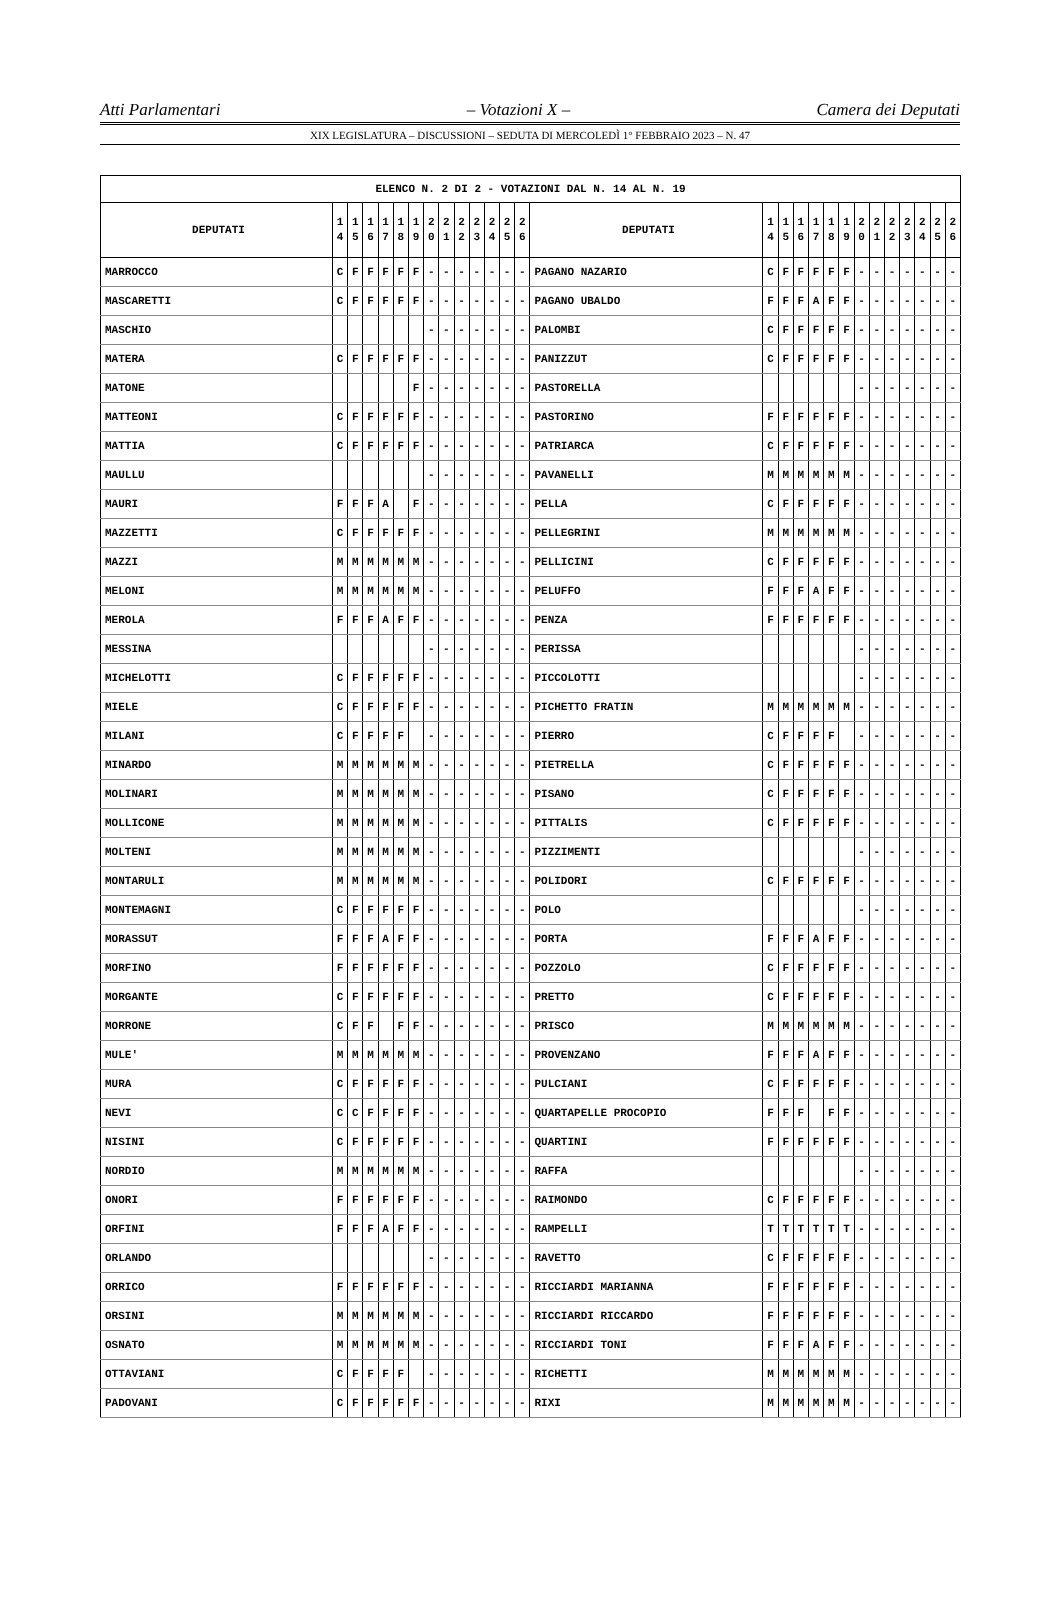Atti Parlamentari – Votazioni X – Camera dei Deputati
XIX LEGISLATURA – DISCUSSIONI – SEDUTA DI MERCOLEDÌ 1° FEBBRAIO 2023 – N. 47
| ELENCO N. 2 DI 2 - VOTAZIONI DAL N. 14 AL N. 19 | | | | | | | | | | | | | | | | | | | | | | | | | | | |
| --- | --- | --- | --- | --- | --- | --- | --- | --- | --- | --- | --- | --- | --- | --- | --- | --- | --- | --- | --- | --- | --- | --- | --- | --- | --- | --- | --- |
| DEPUTATI | 1 4 | 1 5 | 1 6 | 1 7 | 1 8 | 1 9 | 2 0 | 2 1 | 2 2 | 2 3 | 2 4 | 2 5 | 2 6 | DEPUTATI | 1 4 | 1 5 | 1 6 | 1 7 | 1 8 | 1 9 | 2 0 | 2 1 | 2 2 | 2 3 | 2 4 | 2 5 | 2 6 |
| MARROCCO | C | F | F | F | F | F | - | - | - | - | - | - | - | PAGANO NAZARIO | C | F | F | F | F | F | - | - | - | - | - | - | - |
| MASCARETTI | C | F | F | F | F | F | - | - | - | - | - | - | - | PAGANO UBALDO | F | F | F | A | F | F | - | - | - | - | - | - | - |
| MASCHIO | | | | | | | - | - | - | - | - | - | - | PALOMBI | C | F | F | F | F | F | - | - | - | - | - | - | - |
| MATERA | C | F | F | F | F | F | - | - | - | - | - | - | - | PANIZZUT | C | F | F | F | F | F | - | - | - | - | - | - | - |
| MATONE | | | | | | F | - | - | - | - | - | - | - | PASTORELLA | | | | | | | - | - | - | - | - | - | - |
| MATTEONI | C | F | F | F | F | F | - | - | - | - | - | - | - | PASTORINO | F | F | F | F | F | F | - | - | - | - | - | - | - |
| MATTIA | C | F | F | F | F | F | - | - | - | - | - | - | - | PATRIARCA | C | F | F | F | F | F | - | - | - | - | - | - | - |
| MAULLU | | | | | | | - | - | - | - | - | - | - | PAVANELLI | M | M | M | M | M | M | - | - | - | - | - | - | - |
| MAURI | F | F | F | A | | F | - | - | - | - | - | - | - | PELLA | C | F | F | F | F | F | - | - | - | - | - | - | - |
| MAZZETTI | C | F | F | F | F | F | - | - | - | - | - | - | - | PELLEGRINI | M | M | M | M | M | M | - | - | - | - | - | - | - |
| MAZZI | M | M | M | M | M | M | - | - | - | - | - | - | - | PELLICINI | C | F | F | F | F | F | - | - | - | - | - | - | - |
| MELONI | M | M | M | M | M | M | - | - | - | - | - | - | - | PELUFFO | F | F | F | A | F | F | - | - | - | - | - | - | - |
| MEROLA | F | F | F | A | F | F | - | - | - | - | - | - | - | PENZA | F | F | F | F | F | F | - | - | - | - | - | - | - |
| MESSINA | | | | | | | - | - | - | - | - | - | - | PERISSA | | | | | | | - | - | - | - | - | - | - |
| MICHELOTTI | C | F | F | F | F | F | - | - | - | - | - | - | - | PICCOLOTTI | | | | | | | - | - | - | - | - | - | - |
| MIELE | C | F | F | F | F | F | - | - | - | - | - | - | - | PICHETTO FRATIN | M | M | M | M | M | M | - | - | - | - | - | - | - |
| MILANI | C | F | F | F | F | | - | - | - | - | - | - | - | PIERRO | C | F | F | F | F | | - | - | - | - | - | - | - |
| MINARDO | M | M | M | M | M | M | - | - | - | - | - | - | - | PIETRELLA | C | F | F | F | F | F | - | - | - | - | - | - | - |
| MOLINARI | M | M | M | M | M | M | - | - | - | - | - | - | - | PISANO | C | F | F | F | F | F | - | - | - | - | - | - | - |
| MOLLICONE | M | M | M | M | M | M | - | - | - | - | - | - | - | PITTALIS | C | F | F | F | F | F | - | - | - | - | - | - | - |
| MOLTENI | M | M | M | M | M | M | - | - | - | - | - | - | - | PIZZIMENTI | | | | | | | - | - | - | - | - | - | - |
| MONTARULI | M | M | M | M | M | M | - | - | - | - | - | - | - | POLIDORI | C | F | F | F | F | F | - | - | - | - | - | - | - |
| MONTEMAGNI | C | F | F | F | F | F | - | - | - | - | - | - | - | POLO | | | | | | | - | - | - | - | - | - | - |
| MORASSUT | F | F | F | A | F | F | - | - | - | - | - | - | - | PORTA | F | F | F | A | F | F | - | - | - | - | - | - | - |
| MORFINO | F | F | F | F | F | F | - | - | - | - | - | - | - | POZZOLO | C | F | F | F | F | F | - | - | - | - | - | - | - |
| MORGANTE | C | F | F | F | F | F | - | - | - | - | - | - | - | PRETTO | C | F | F | F | F | F | - | - | - | - | - | - | - |
| MORRONE | C | F | F | | F | F | - | - | - | - | - | - | - | PRISCO | M | M | M | M | M | M | - | - | - | - | - | - | - |
| MULE' | M | M | M | M | M | M | - | - | - | - | - | - | - | PROVENZANO | F | F | F | A | F | F | - | - | - | - | - | - | - |
| MURA | C | F | F | F | F | F | - | - | - | - | - | - | - | PULCIANI | C | F | F | F | F | F | - | - | - | - | - | - | - |
| NEVI | C | C | F | F | F | F | - | - | - | - | - | - | - | QUARTAPELLE PROCOPIO | F | F | F | | F | F | - | - | - | - | - | - | - |
| NISINI | C | F | F | F | F | F | - | - | - | - | - | - | - | QUARTINI | F | F | F | F | F | F | - | - | - | - | - | - | - |
| NORDIO | M | M | M | M | M | M | - | - | - | - | - | - | - | RAFFA | | | | | | | - | - | - | - | - | - | - |
| ONORI | F | F | F | F | F | F | - | - | - | - | - | - | - | RAIMONDO | C | F | F | F | F | F | - | - | - | - | - | - | - |
| ORFINI | F | F | F | A | F | F | - | - | - | - | - | - | - | RAMPELLI | T | T | T | T | T | T | - | - | - | - | - | - | - |
| ORLANDO | | | | | | | - | - | - | - | - | - | - | RAVETTO | C | F | F | F | F | F | - | - | - | - | - | - | - |
| ORRICO | F | F | F | F | F | F | - | - | - | - | - | - | - | RICCIARDI MARIANNA | F | F | F | F | F | F | - | - | - | - | - | - | - |
| ORSINI | M | M | M | M | M | M | - | - | - | - | - | - | - | RICCIARDI RICCARDO | F | F | F | F | F | F | - | - | - | - | - | - | - |
| OSNATO | M | M | M | M | M | M | - | - | - | - | - | - | - | RICCIARDI TONI | F | F | F | A | F | F | - | - | - | - | - | - | - |
| OTTAVIANI | C | F | F | F | F | | - | - | - | - | - | - | - | RICHETTI | M | M | M | M | M | M | - | - | - | - | - | - | - |
| PADOVANI | C | F | F | F | F | F | - | - | - | - | - | - | - | RIXI | M | M | M | M | M | M | - | - | - | - | - | - | - |